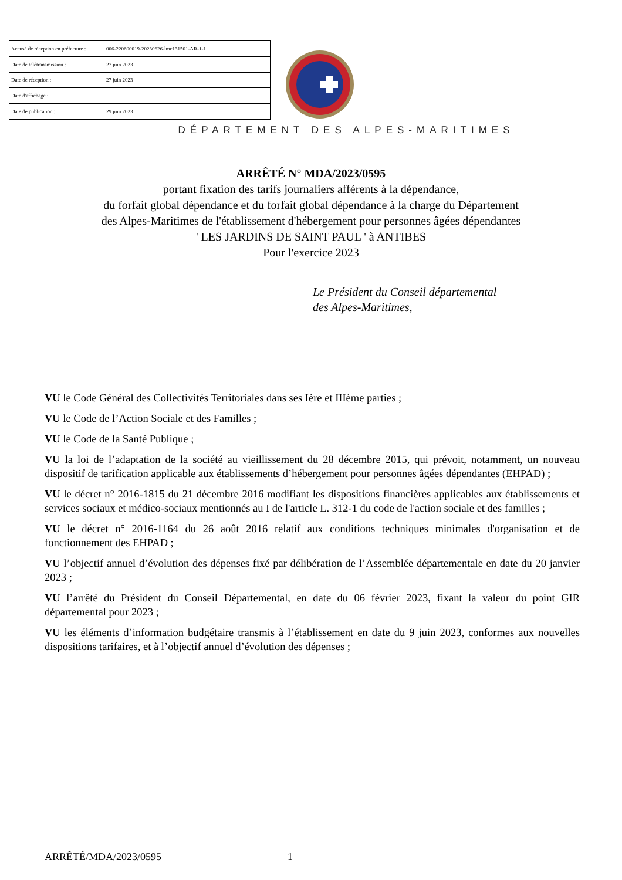| Accusé de réception en préfecture : | 006-220600019-20230626-lmc131501-AR-1-1 |
| Date de télétransmission : | 27 juin 2023 |
| Date de réception : | 27 juin 2023 |
| Date d'affichage : | |
| Date de publication : | 29 juin 2023 |
DÉPARTEMENT DES ALPES-MARITIMES
ARRÊTÉ N° MDA/2023/0595
portant fixation des tarifs journaliers afférents à la dépendance,
du forfait global dépendance et du forfait global dépendance à la charge du Département
des Alpes-Maritimes de l'établissement d'hébergement pour personnes âgées dépendantes
' LES JARDINS DE SAINT PAUL ' à ANTIBES
Pour l'exercice 2023
Le Président du Conseil départemental
des Alpes-Maritimes,
VU le Code Général des Collectivités Territoriales dans ses Ière et IIIème parties ;
VU le Code de l’Action Sociale et des Familles ;
VU le Code de la Santé Publique ;
VU la loi de l’adaptation de la société au vieillissement du 28 décembre 2015, qui prévoit, notamment, un nouveau dispositif de tarification applicable aux établissements d’hébergement pour personnes âgées dépendantes (EHPAD) ;
VU le décret n° 2016-1815 du 21 décembre 2016 modifiant les dispositions financières applicables aux établissements et services sociaux et médico-sociaux mentionnés au I de l'article L. 312-1 du code de l'action sociale et des familles ;
VU le décret n° 2016-1164 du 26 août 2016 relatif aux conditions techniques minimales d'organisation et de fonctionnement des EHPAD ;
VU l’objectif annuel d’évolution des dépenses fixé par délibération de l’Assemblée départementale en date du 20 janvier 2023 ;
VU l’arrêté du Président du Conseil Départemental, en date du 06 février 2023, fixant la valeur du point GIR départemental pour 2023 ;
VU les éléments d’information budgétaire transmis à l’établissement en date du 9 juin 2023, conformes aux nouvelles dispositions tarifaires, et à l’objectif annuel d’évolution des dépenses ;
ARRÊTÉ/MDA/2023/0595 1